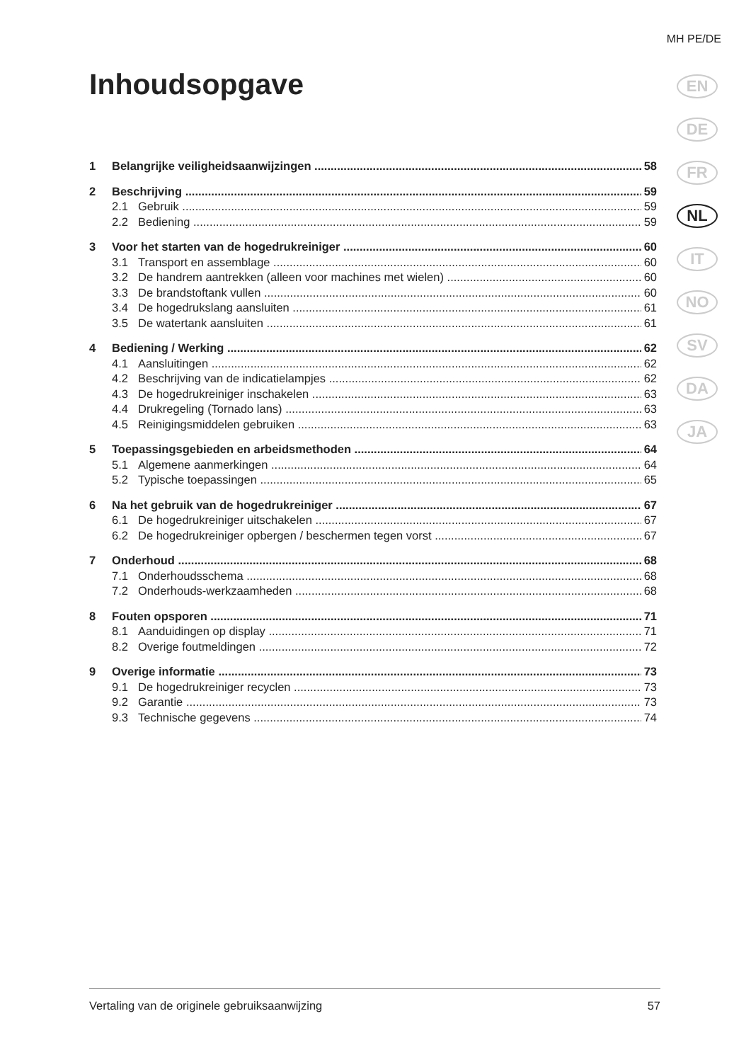MH PE/DE
Inhoudsopgave
EN
DE
FR
NL
IT
NO
SV
DA
JA
1 Belangrijke veiligheidsaanwijzingen 58
2 Beschrijving 59
2.1 Gebruik 59
2.2 Bediening 59
3 Voor het starten van de hogedrukreiniger 60
3.1 Transport en assemblage 60
3.2 De handrem aantrekken (alleen voor machines met wielen) 60
3.3 De brandstoftank vullen 60
3.4 De hogedrukslang aansluiten 61
3.5 De watertank aansluiten 61
4 Bediening / Werking 62
4.1 Aansluitingen 62
4.2 Beschrijving van de indicatielampjes 62
4.3 De hogedrukreiniger inschakelen 63
4.4 Drukregeling (Tornado lans) 63
4.5 Reinigingsmiddelen gebruiken 63
5 Toepassingsgebieden en arbeidsmethoden 64
5.1 Algemene aanmerkingen 64
5.2 Typische toepassingen 65
6 Na het gebruik van de hogedrukreiniger 67
6.1 De hogedrukreiniger uitschakelen 67
6.2 De hogedrukreiniger opbergen / beschermen tegen vorst 67
7 Onderhoud 68
7.1 Onderhoudsschema 68
7.2 Onderhouds-werkzaamheden 68
8 Fouten opsporen 71
8.1 Aanduidingen op display 71
8.2 Overige foutmeldingen 72
9 Overige informatie 73
9.1 De hogedrukreiniger recyclen 73
9.2 Garantie 73
9.3 Technische gegevens 74
Vertaling van de originele gebruiksaanwijzing 57